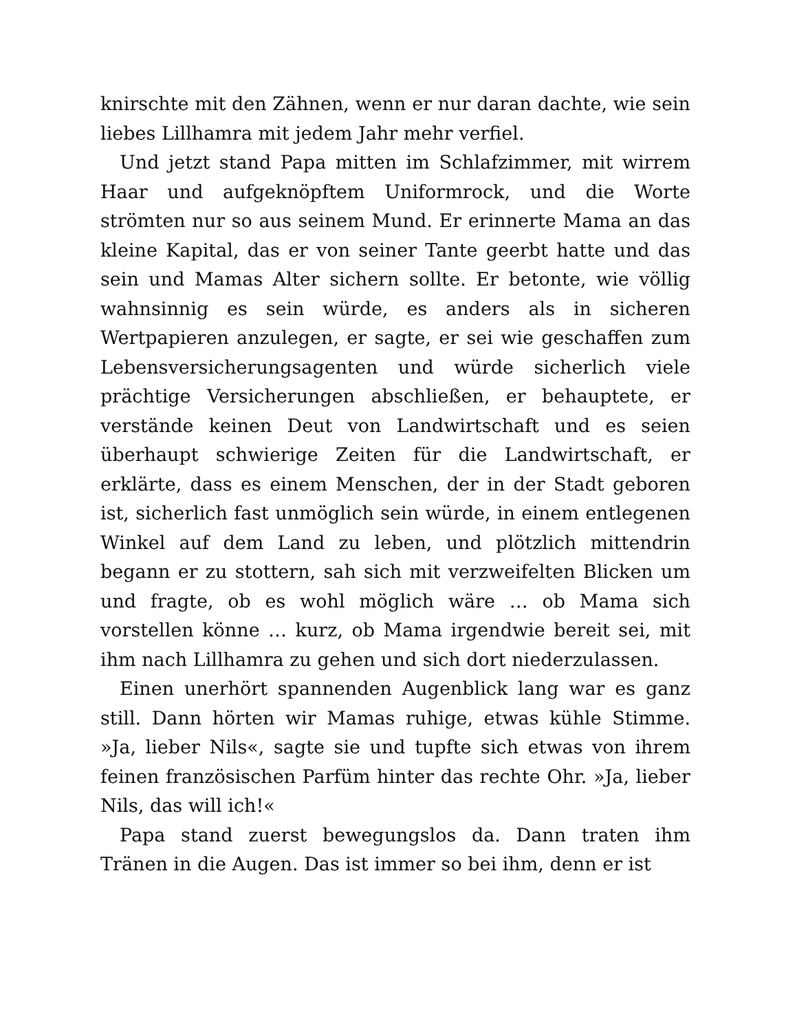knirschte mit den Zähnen, wenn er nur daran dachte, wie sein liebes Lillhamra mit jedem Jahr mehr verfiel.
Und jetzt stand Papa mitten im Schlafzimmer, mit wirrem Haar und aufgeknöpftem Uniformrock, und die Worte strömten nur so aus seinem Mund. Er erinnerte Mama an das kleine Kapital, das er von seiner Tante geerbt hatte und das sein und Mamas Alter sichern sollte. Er betonte, wie völlig wahnsinnig es sein würde, es anders als in sicheren Wertpapieren anzulegen, er sagte, er sei wie geschaffen zum Lebensversicherungsagenten und würde sicherlich viele prächtige Versicherungen abschließen, er behauptete, er verstände keinen Deut von Landwirtschaft und es seien überhaupt schwierige Zeiten für die Landwirtschaft, er erklärte, dass es einem Menschen, der in der Stadt geboren ist, sicherlich fast unmöglich sein würde, in einem entlegenen Winkel auf dem Land zu leben, und plötzlich mittendrin begann er zu stottern, sah sich mit verzweifelten Blicken um und fragte, ob es wohl möglich wäre … ob Mama sich vorstellen könne … kurz, ob Mama irgendwie bereit sei, mit ihm nach Lillhamra zu gehen und sich dort niederzulassen.
Einen unerhört spannenden Augenblick lang war es ganz still. Dann hörten wir Mamas ruhige, etwas kühle Stimme. »Ja, lieber Nils«, sagte sie und tupfte sich etwas von ihrem feinen französischen Parfüm hinter das rechte Ohr. »Ja, lieber Nils, das will ich!«
Papa stand zuerst bewegungslos da. Dann traten ihm Tränen in die Augen. Das ist immer so bei ihm, denn er ist